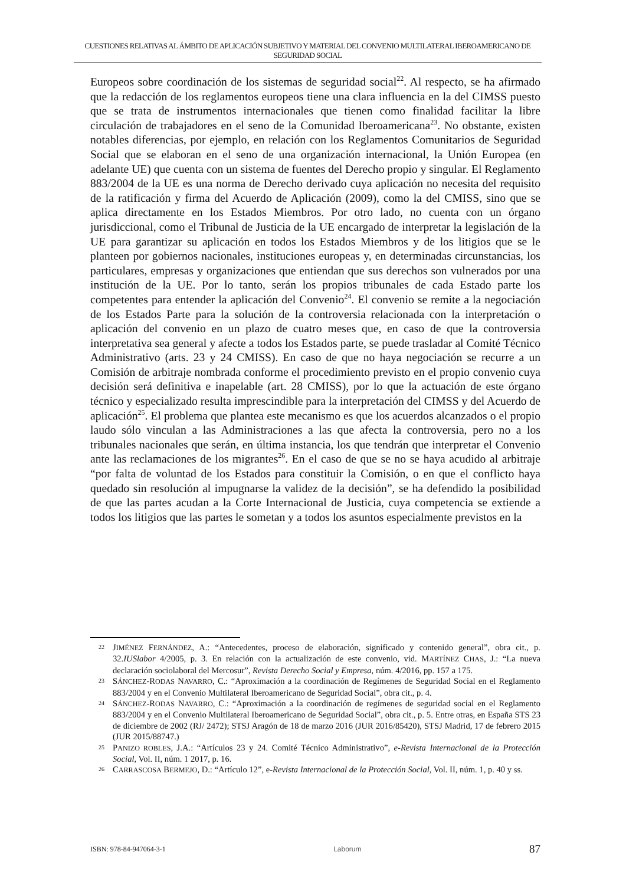CUESTIONES RELATIVAS AL ÁMBITO DE APLICACIÓN SUBJETIVO Y MATERIAL DEL CONVENIO MULTILATERAL IBEROAMERICANO DE SEGURIDAD SOCIAL
Europeos sobre coordinación de los sistemas de seguridad social<sup>22</sup>. Al respecto, se ha afirmado que la redacción de los reglamentos europeos tiene una clara influencia en la del CIMSS puesto que se trata de instrumentos internacionales que tienen como finalidad facilitar la libre circulación de trabajadores en el seno de la Comunidad Iberoamericana<sup>23</sup>. No obstante, existen notables diferencias, por ejemplo, en relación con los Reglamentos Comunitarios de Seguridad Social que se elaboran en el seno de una organización internacional, la Unión Europea (en adelante UE) que cuenta con un sistema de fuentes del Derecho propio y singular. El Reglamento 883/2004 de la UE es una norma de Derecho derivado cuya aplicación no necesita del requisito de la ratificación y firma del Acuerdo de Aplicación (2009), como la del CMISS, sino que se aplica directamente en los Estados Miembros. Por otro lado, no cuenta con un órgano jurisdiccional, como el Tribunal de Justicia de la UE encargado de interpretar la legislación de la UE para garantizar su aplicación en todos los Estados Miembros y de los litigios que se le planteen por gobiernos nacionales, instituciones europeas y, en determinadas circunstancias, los particulares, empresas y organizaciones que entiendan que sus derechos son vulnerados por una institución de la UE. Por lo tanto, serán los propios tribunales de cada Estado parte los competentes para entender la aplicación del Convenio<sup>24</sup>. El convenio se remite a la negociación de los Estados Parte para la solución de la controversia relacionada con la interpretación o aplicación del convenio en un plazo de cuatro meses que, en caso de que la controversia interpretativa sea general y afecte a todos los Estados parte, se puede trasladar al Comité Técnico Administrativo (arts. 23 y 24 CMISS). En caso de que no haya negociación se recurre a un Comisión de arbitraje nombrada conforme el procedimiento previsto en el propio convenio cuya decisión será definitiva e inapelable (art. 28 CMISS), por lo que la actuación de este órgano técnico y especializado resulta imprescindible para la interpretación del CIMSS y del Acuerdo de aplicación<sup>25</sup>. El problema que plantea este mecanismo es que los acuerdos alcanzados o el propio laudo sólo vinculan a las Administraciones a las que afecta la controversia, pero no a los tribunales nacionales que serán, en última instancia, los que tendrán que interpretar el Convenio ante las reclamaciones de los migrantes<sup>26</sup>. En el caso de que se no se haya acudido al arbitraje “por falta de voluntad de los Estados para constituir la Comisión, o en que el conflicto haya quedado sin resolución al impugnarse la validez de la decisión”, se ha defendido la posibilidad de que las partes acudan a la Corte Internacional de Justicia, cuya competencia se extiende a todos los litigios que las partes le sometan y a todos los asuntos especialmente previstos en la
22 JIMÉNEZ FERNÁNDEZ, A.: “Antecedentes, proceso de elaboración, significado y contenido general”, obra cit., p. 32.IUSlabor 4/2005, p. 3. En relación con la actualización de este convenio, vid. MARTÍNEZ CHAS, J.: “La nueva declaración sociolaboral del Mercosur”, Revista Derecho Social y Empresa, núm. 4/2016, pp. 157 a 175.
23 SÁNCHEZ-RODAS NAVARRO, C.: “Aproximación a la coordinación de Regímenes de Seguridad Social en el Reglamento 883/2004 y en el Convenio Multilateral Iberoamericano de Seguridad Social”, obra cit., p. 4.
24 SÁNCHEZ-RODAS NAVARRO, C.: “Aproximación a la coordinación de regímenes de seguridad social en el Reglamento 883/2004 y en el Convenio Multilateral Iberoamericano de Seguridad Social”, obra cit., p. 5. Entre otras, en España STS 23 de diciembre de 2002 (RJ/ 2472); STSJ Aragón de 18 de marzo 2016 (JUR 2016/85420), STSJ Madrid, 17 de febrero 2015 (JUR 2015/88747.)
25 PANIZO ROBLES, J.A.: “Artículos 23 y 24. Comité Técnico Administrativo”, e-Revista Internacional de la Protección Social, Vol. II, núm. 1 2017, p. 16.
26 CARRASCOSA BERMEJO, D.: “Artículo 12”, e-Revista Internacional de la Protección Social, Vol. II, núm. 1, p. 40 y ss.
ISBN: 978-84-947064-3-1 Laborum 87